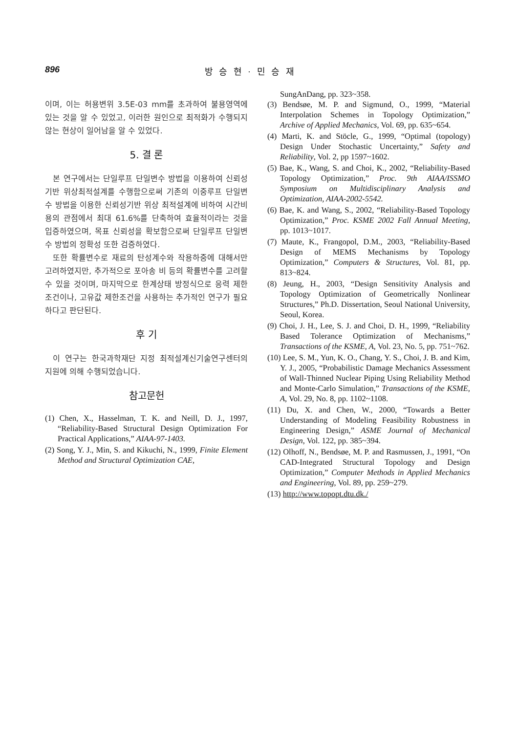896 방 승 현 · 민 승 재
이며, 이는 허용변위 3.5E-03 mm를 초과하여 불용영역에 있는 것을 알 수 있었고, 이러한 원인으로 최적화가 수행되지 않는 현상이 일어남을 알 수 있었다.
5. 결 론
본 연구에서는 단일루프 단일변수 방법을 이용하여 신뢰성기반 위상최적설계를 수행함으로써 기존의 이중루프 단일변수 방법을 이용한 신뢰성기반 위상 최적설계에 비하여 시간비용의 관점에서 최대 61.6%를 단축하여 효율적이라는 것을 입증하였으며, 목표 신뢰성을 확보함으로써 단일루프 단일변수 방법의 정확성 또한 검증하였다.
또한 확률변수로 재료의 탄성계수와 작용하중에 대해서만 고려하였지만, 추가적으로 포아송 비 등의 확률변수를 고려할 수 있을 것이며, 마지막으로 한계상태 방정식으로 응력 제한조건이나, 고유값 제한조건을 사용하는 추가적인 연구가 필요하다고 판단된다.
후 기
이 연구는 한국과학재단 지정 최적설계신기술연구센터의 지원에 의해 수행되었습니다.
참고문헌
(1) Chen, X., Hasselman, T. K. and Neill, D. J., 1997, “Reliability-Based Structural Design Optimization For Practical Applications,” AIAA-97-1403.
(2) Song, Y. J., Min, S. and Kikuchi, N., 1999, Finite Element Method and Structural Optimization CAE,
SungAnDang, pp. 323~358.
(3) Bendsøe, M. P. and Sigmund, O., 1999, “Material Interpolation Schemes in Topology Optimization,” Archive of Applied Mechanics, Vol. 69, pp. 635~654.
(4) Marti, K. and Stöcle, G., 1999, “Optimal (topology) Design Under Stochastic Uncertainty,” Safety and Reliability, Vol. 2, pp 1597~1602.
(5) Bae, K., Wang, S. and Choi, K., 2002, “Reliability-Based Topology Optimization,” Proc. 9th AIAA/ISSMO Symposium on Multidisciplinary Analysis and Optimization, AIAA-2002-5542.
(6) Bae, K. and Wang, S., 2002, “Reliability-Based Topology Optimization,” Proc. KSME 2002 Fall Annual Meeting, pp. 1013~1017.
(7) Maute, K., Frangopol, D.M., 2003, “Reliability-Based Design of MEMS Mechanisms by Topology Optimization,” Computers & Structures, Vol. 81, pp. 813~824.
(8) Jeung, H., 2003, “Design Sensitivity Analysis and Topology Optimization of Geometrically Nonlinear Structures,” Ph.D. Dissertation, Seoul National University, Seoul, Korea.
(9) Choi, J. H., Lee, S. J. and Choi, D. H., 1999, “Reliability Based Tolerance Optimization of Mechanisms,” Transactions of the KSME, A, Vol. 23, No. 5, pp. 751~762.
(10) Lee, S. M., Yun, K. O., Chang, Y. S., Choi, J. B. and Kim, Y. J., 2005, “Probabilistic Damage Mechanics Assessment of Wall-Thinned Nuclear Piping Using Reliability Method and Monte-Carlo Simulation,” Transactions of the KSME, A, Vol. 29, No. 8, pp. 1102~1108.
(11) Du, X. and Chen, W., 2000, “Towards a Better Understanding of Modeling Feasibility Robustness in Engineering Design,” ASME Journal of Mechanical Design, Vol. 122, pp. 385~394.
(12) Olhoff, N., Bendsøe, M. P. and Rasmussen, J., 1991, “On CAD-Integrated Structural Topology and Design Optimization,” Computer Methods in Applied Mechanics and Engineering, Vol. 89, pp. 259~279.
(13) http://www.topopt.dtu.dk./